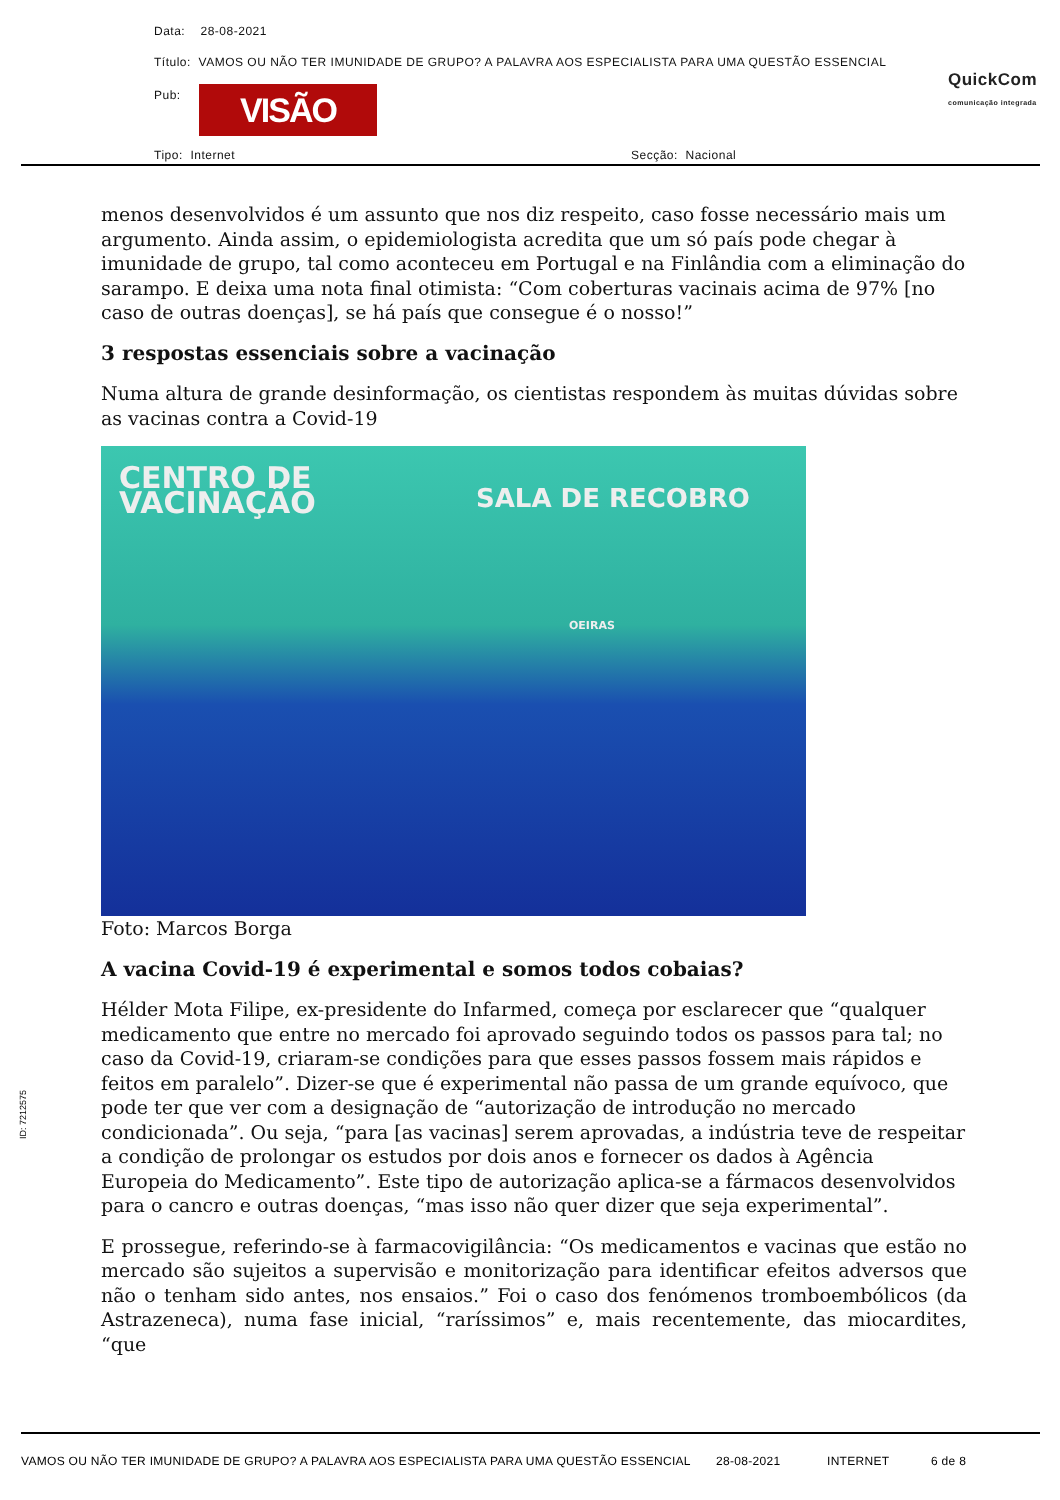Data: 28-08-2021
Título: VAMOS OU NÃO TER IMUNIDADE DE GRUPO? A PALAVRA AOS ESPECIALISTA PARA UMA QUESTÃO ESSENCIAL
Pub: VISÃO
QuickCom
comunicação integrada
Tipo: Internet Secção: Nacional
menos desenvolvidos é um assunto que nos diz respeito, caso fosse necessário mais um argumento. Ainda assim, o epidemiologista acredita que um só país pode chegar à imunidade de grupo, tal como aconteceu em Portugal e na Finlândia com a eliminação do sarampo. E deixa uma nota final otimista: “Com coberturas vacinais acima de 97% [no caso de outras doenças], se há país que consegue é o nosso!”
3 respostas essenciais sobre a vacinação
Numa altura de grande desinformação, os cientistas respondem às muitas dúvidas sobre as vacinas contra a Covid-19
CENTRO DE
VACINAÇÃO
SALA DE RECOBRO
OEIRAS
Foto: Marcos Borga
A vacina Covid-19 é experimental e somos todos cobaias?
Hélder Mota Filipe, ex-presidente do Infarmed, começa por esclarecer que “qualquer medicamento que entre no mercado foi aprovado seguindo todos os passos para tal; no caso da Covid-19, criaram-se condições para que esses passos fossem mais rápidos e feitos em paralelo”. Dizer-se que é experimental não passa de um grande equívoco, que pode ter que ver com a designação de “autorização de introdução no mercado condicionada”. Ou seja, “para [as vacinas] serem aprovadas, a indústria teve de respeitar a condição de prolongar os estudos por dois anos e fornecer os dados à Agência Europeia do Medicamento”. Este tipo de autorização aplica-se a fármacos desenvolvidos para o cancro e outras doenças, “mas isso não quer dizer que seja experimental”.
E prossegue, referindo-se à farmacovigilância: “Os medicamentos e vacinas que estão no mercado são sujeitos a supervisão e monitorização para identificar efeitos adversos que não o tenham sido antes, nos ensaios.” Foi o caso dos fenómenos tromboembólicos (da Astrazeneca), numa fase inicial, “raríssimos” e, mais recentemente, das miocardites, “que
ID: 7212575
VAMOS OU NÃO TER IMUNIDADE DE GRUPO? A PALAVRA AOS ESPECIALISTA PARA UMA QUESTÃO ESSENCIAL 28-08-2021 INTERNET 6 de 8